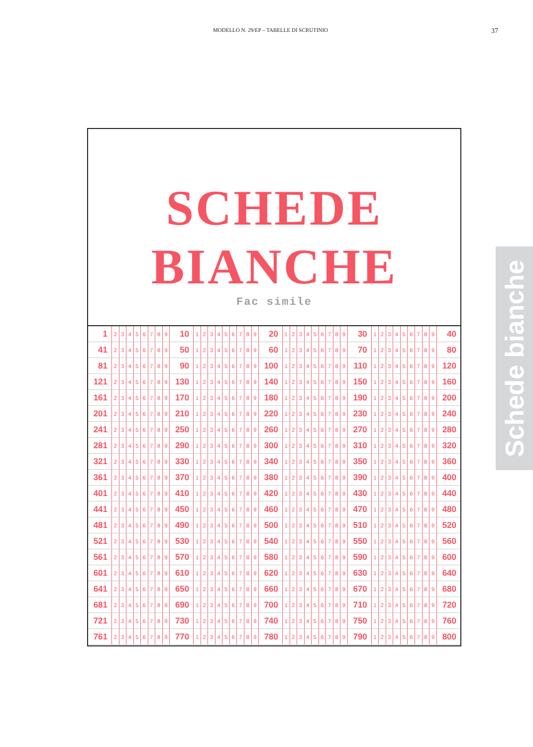MODELLO N. 29/EP – TABELLE DI SCRUTINIO 37
SCHEDE
BIANCHE
Fac simile
| 1 | 2 | 3 | 4 | 5 | 6 | 7 | 8 | 9 | 10 | 1 | 2 | 3 | 4 | 5 | 6 | 7 | 8 | 9 | 20 | 1 | 2 | 3 | 4 | 5 | 6 | 7 | 8 | 9 | 30 | 1 | 2 | 3 | 4 | 5 | 6 | 7 | 8 | 9 | 40 |
| 41 | 2 | 3 | 4 | 5 | 6 | 7 | 8 | 9 | 50 | 1 | 2 | 3 | 4 | 5 | 6 | 7 | 8 | 9 | 60 | 1 | 2 | 3 | 4 | 5 | 6 | 7 | 8 | 9 | 70 | 1 | 2 | 3 | 4 | 5 | 6 | 7 | 8 | 9 | 80 |
| 81 | 2 | 3 | 4 | 5 | 6 | 7 | 8 | 9 | 90 | 1 | 2 | 3 | 4 | 5 | 6 | 7 | 8 | 9 | 100 | 1 | 2 | 3 | 4 | 5 | 6 | 7 | 8 | 9 | 110 | 1 | 2 | 3 | 4 | 5 | 6 | 7 | 8 | 9 | 120 |
| 121 | 2 | 3 | 4 | 5 | 6 | 7 | 8 | 9 | 130 | 1 | 2 | 3 | 4 | 5 | 6 | 7 | 8 | 9 | 140 | 1 | 2 | 3 | 4 | 5 | 6 | 7 | 8 | 9 | 150 | 1 | 2 | 3 | 4 | 5 | 6 | 7 | 8 | 9 | 160 |
| 161 | 2 | 3 | 4 | 5 | 6 | 7 | 8 | 9 | 170 | 1 | 2 | 3 | 4 | 5 | 6 | 7 | 8 | 9 | 180 | 1 | 2 | 3 | 4 | 5 | 6 | 7 | 8 | 9 | 190 | 1 | 2 | 3 | 4 | 5 | 6 | 7 | 8 | 9 | 200 |
| 201 | 2 | 3 | 4 | 5 | 6 | 7 | 8 | 9 | 210 | 1 | 2 | 3 | 4 | 5 | 6 | 7 | 8 | 9 | 220 | 1 | 2 | 3 | 4 | 5 | 6 | 7 | 8 | 9 | 230 | 1 | 2 | 3 | 4 | 5 | 6 | 7 | 8 | 9 | 240 |
| 241 | 2 | 3 | 4 | 5 | 6 | 7 | 8 | 9 | 250 | 1 | 2 | 3 | 4 | 5 | 6 | 7 | 8 | 9 | 260 | 1 | 2 | 3 | 4 | 5 | 6 | 7 | 8 | 9 | 270 | 1 | 2 | 3 | 4 | 5 | 6 | 7 | 8 | 9 | 280 |
| 281 | 2 | 3 | 4 | 5 | 6 | 7 | 8 | 9 | 290 | 1 | 2 | 3 | 4 | 5 | 6 | 7 | 8 | 9 | 300 | 1 | 2 | 3 | 4 | 5 | 6 | 7 | 8 | 9 | 310 | 1 | 2 | 3 | 4 | 5 | 6 | 7 | 8 | 9 | 320 |
| 321 | 2 | 3 | 4 | 5 | 6 | 7 | 8 | 9 | 330 | 1 | 2 | 3 | 4 | 5 | 6 | 7 | 8 | 9 | 340 | 1 | 2 | 3 | 4 | 5 | 6 | 7 | 8 | 9 | 350 | 1 | 2 | 3 | 4 | 5 | 6 | 7 | 8 | 9 | 360 |
| 361 | 2 | 3 | 4 | 5 | 6 | 7 | 8 | 9 | 370 | 1 | 2 | 3 | 4 | 5 | 6 | 7 | 8 | 9 | 380 | 1 | 2 | 3 | 4 | 5 | 6 | 7 | 8 | 9 | 390 | 1 | 2 | 3 | 4 | 5 | 6 | 7 | 8 | 9 | 400 |
| 401 | 2 | 3 | 4 | 5 | 6 | 7 | 8 | 9 | 410 | 1 | 2 | 3 | 4 | 5 | 6 | 7 | 8 | 9 | 420 | 1 | 2 | 3 | 4 | 5 | 6 | 7 | 8 | 9 | 430 | 1 | 2 | 3 | 4 | 5 | 6 | 7 | 8 | 9 | 440 |
| 441 | 2 | 3 | 4 | 5 | 6 | 7 | 8 | 9 | 450 | 1 | 2 | 3 | 4 | 5 | 6 | 7 | 8 | 9 | 460 | 1 | 2 | 3 | 4 | 5 | 6 | 7 | 8 | 9 | 470 | 1 | 2 | 3 | 4 | 5 | 6 | 7 | 8 | 9 | 480 |
| 481 | 2 | 3 | 4 | 5 | 6 | 7 | 8 | 9 | 490 | 1 | 2 | 3 | 4 | 5 | 6 | 7 | 8 | 9 | 500 | 1 | 2 | 3 | 4 | 5 | 6 | 7 | 8 | 9 | 510 | 1 | 2 | 3 | 4 | 5 | 6 | 7 | 8 | 9 | 520 |
| 521 | 2 | 3 | 4 | 5 | 6 | 7 | 8 | 9 | 530 | 1 | 2 | 3 | 4 | 5 | 6 | 7 | 8 | 9 | 540 | 1 | 2 | 3 | 4 | 5 | 6 | 7 | 8 | 9 | 550 | 1 | 2 | 3 | 4 | 5 | 6 | 7 | 8 | 9 | 560 |
| 561 | 2 | 3 | 4 | 5 | 6 | 7 | 8 | 9 | 570 | 1 | 2 | 3 | 4 | 5 | 6 | 7 | 8 | 9 | 580 | 1 | 2 | 3 | 4 | 5 | 6 | 7 | 8 | 9 | 590 | 1 | 2 | 3 | 4 | 5 | 6 | 7 | 8 | 9 | 600 |
| 601 | 2 | 3 | 4 | 5 | 6 | 7 | 8 | 9 | 610 | 1 | 2 | 3 | 4 | 5 | 6 | 7 | 8 | 9 | 620 | 1 | 2 | 3 | 4 | 5 | 6 | 7 | 8 | 9 | 630 | 1 | 2 | 3 | 4 | 5 | 6 | 7 | 8 | 9 | 640 |
| 641 | 2 | 3 | 4 | 5 | 6 | 7 | 8 | 9 | 650 | 1 | 2 | 3 | 4 | 5 | 6 | 7 | 8 | 9 | 660 | 1 | 2 | 3 | 4 | 5 | 6 | 7 | 8 | 9 | 670 | 1 | 2 | 3 | 4 | 5 | 6 | 7 | 8 | 9 | 680 |
| 681 | 2 | 3 | 4 | 5 | 6 | 7 | 8 | 9 | 690 | 1 | 2 | 3 | 4 | 5 | 6 | 7 | 8 | 9 | 700 | 1 | 2 | 3 | 4 | 5 | 6 | 7 | 8 | 9 | 710 | 1 | 2 | 3 | 4 | 5 | 6 | 7 | 8 | 9 | 720 |
| 721 | 2 | 3 | 4 | 5 | 6 | 7 | 8 | 9 | 730 | 1 | 2 | 3 | 4 | 5 | 6 | 7 | 8 | 9 | 740 | 1 | 2 | 3 | 4 | 5 | 6 | 7 | 8 | 9 | 750 | 1 | 2 | 3 | 4 | 5 | 6 | 7 | 8 | 9 | 760 |
| 761 | 2 | 3 | 4 | 5 | 6 | 7 | 8 | 9 | 770 | 1 | 2 | 3 | 4 | 5 | 6 | 7 | 8 | 9 | 780 | 1 | 2 | 3 | 4 | 5 | 6 | 7 | 8 | 9 | 790 | 1 | 2 | 3 | 4 | 5 | 6 | 7 | 8 | 9 | 800 |
Schede bianche